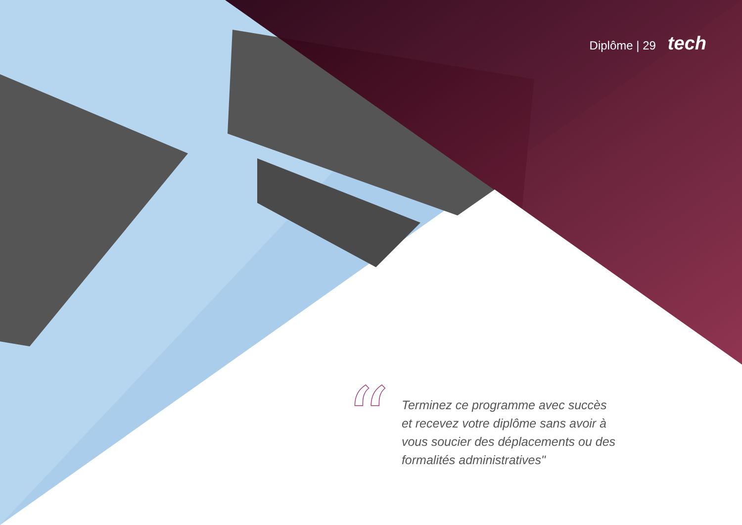Diplôme | 29 tech
“
Terminez ce programme avec succès et recevez votre diplôme sans avoir à vous soucier des déplacements ou des formalités administratives"